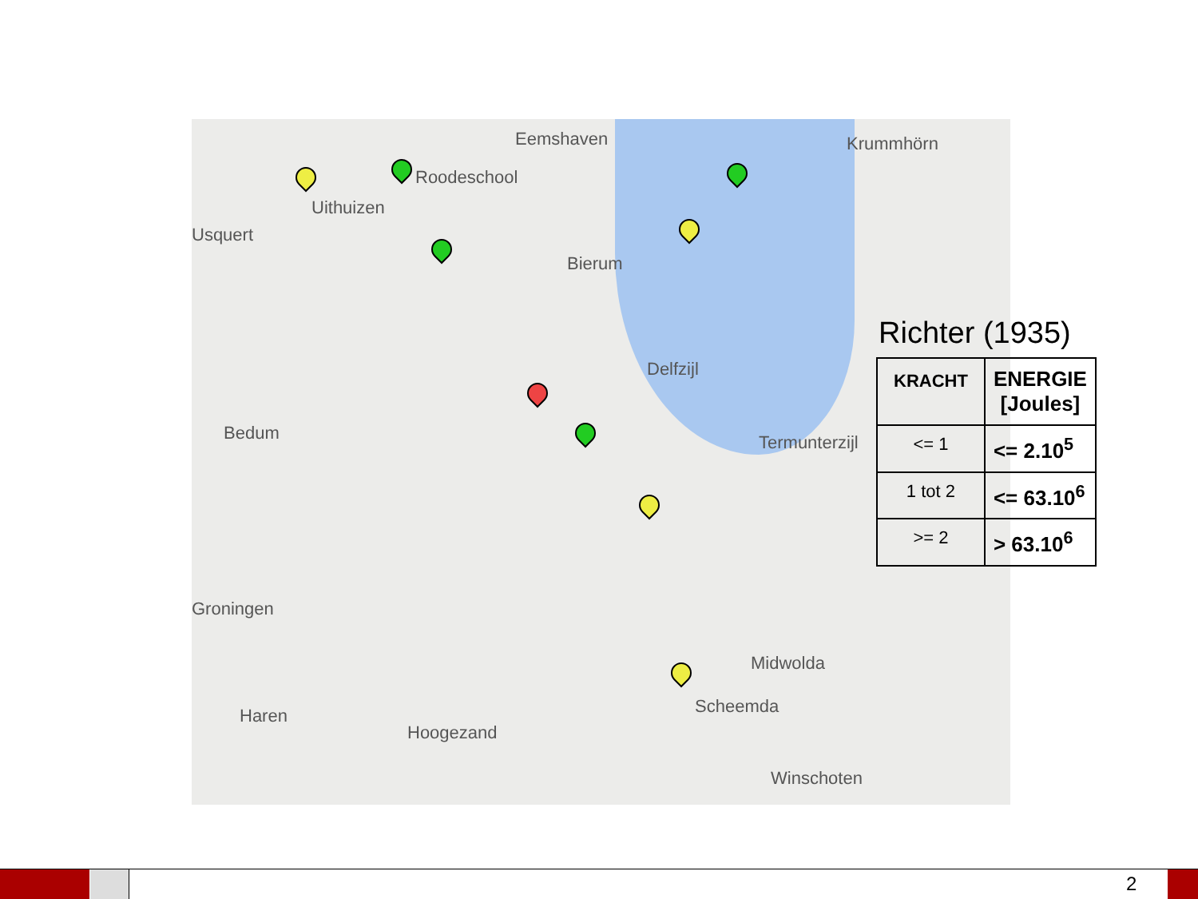Eemshaven Krummhörn
Roodeschool
Uithuizen
Usquert
Bierum
Delfzijl
Bedum Termunterzijl
Groningen
Midwolda
Haren
Hoogezand
Scheemda
Winschoten
Richter (1935)
| KRACHT | ENERGIE [Joules] |
| --- | --- |
| <= 1 | <= 2.10<sup>5</sup> |
| 1 tot 2 | <= 63.10<sup>6</sup> |
| >= 2 | > 63.10<sup>6</sup> |
2